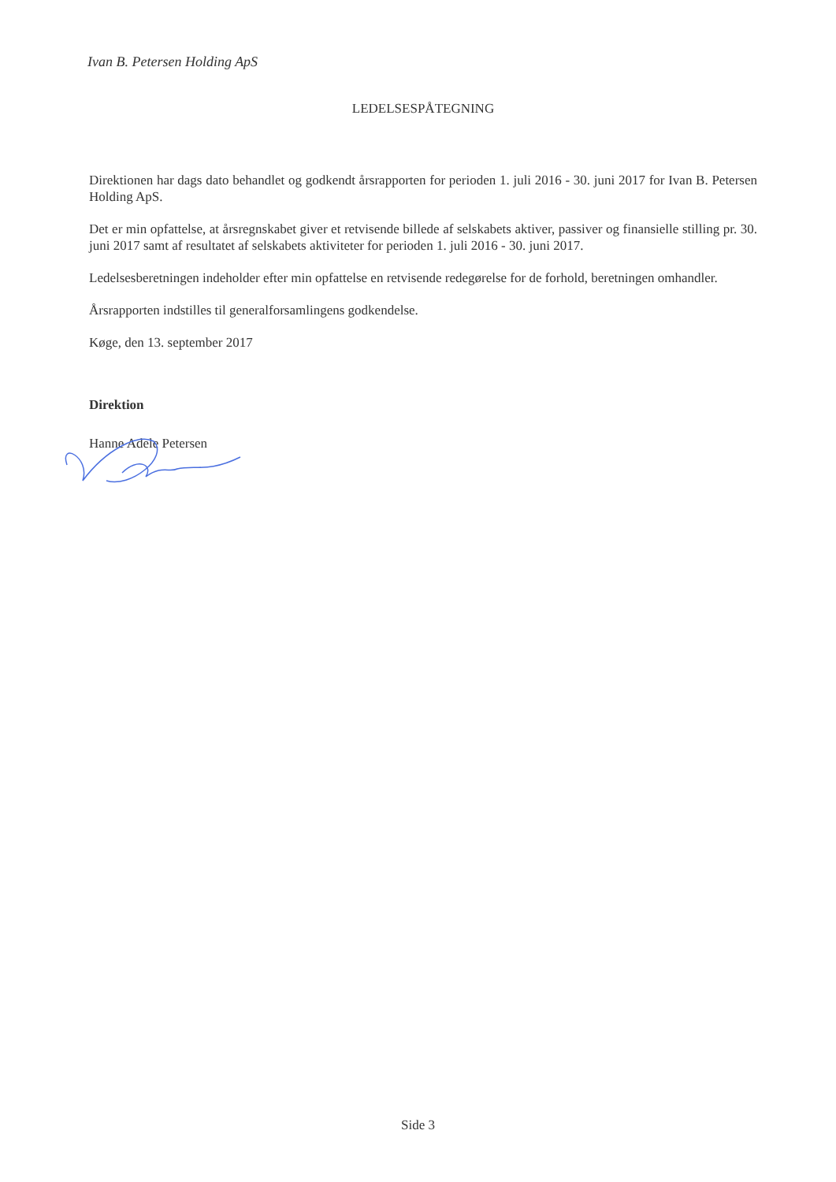Ivan B. Petersen Holding ApS
LEDELSESPÅTEGNING
Direktionen har dags dato behandlet og godkendt årsrapporten for perioden 1. juli 2016 - 30. juni 2017 for Ivan B. Petersen Holding ApS.
Det er min opfattelse, at årsregnskabet giver et retvisende billede af selskabets aktiver, passiver og finansielle stilling pr. 30. juni 2017 samt af resultatet af selskabets aktiviteter for perioden 1. juli 2016 - 30. juni 2017.
Ledelsesberetningen indeholder efter min opfattelse en retvisende redegørelse for de forhold, beretningen omhandler.
Årsrapporten indstilles til generalforsamlingens godkendelse.
Køge, den 13. september 2017
Direktion
Hanne Adele Petersen
Side 3